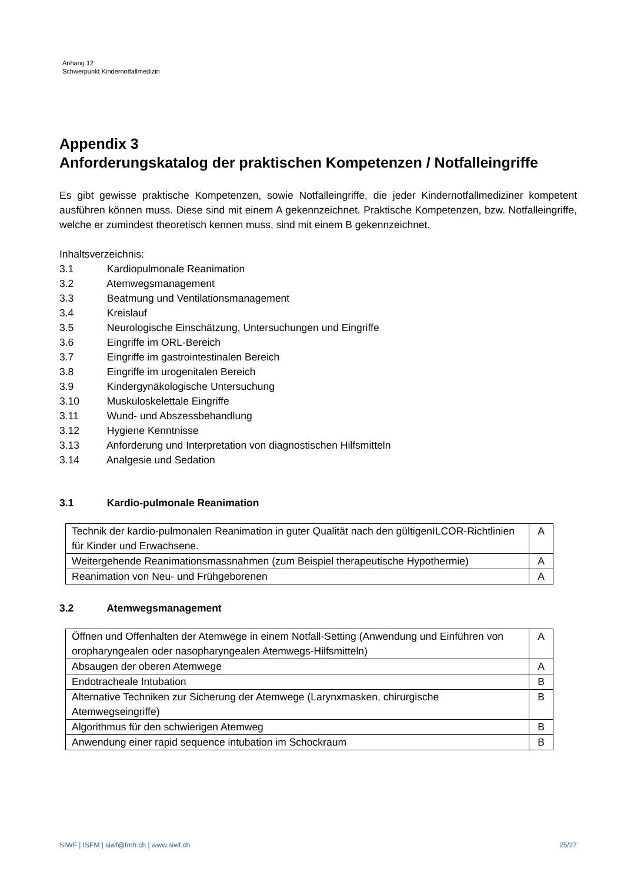Anhang 12
Schwerpunkt Kindernotfallmedizin
Appendix 3
Anforderungskatalog der praktischen Kompetenzen / Notfalleingriffe
Es gibt gewisse praktische Kompetenzen, sowie Notfalleingriffe, die jeder Kindernotfallmediziner kompetent ausführen können muss. Diese sind mit einem A gekennzeichnet. Praktische Kompetenzen, bzw. Notfalleingriffe, welche er zumindest theoretisch kennen muss, sind mit einem B gekennzeichnet.
Inhaltsverzeichnis:
3.1 Kardiopulmonale Reanimation
3.2 Atemwegsmanagement
3.3 Beatmung und Ventilationsmanagement
3.4 Kreislauf
3.5 Neurologische Einschätzung, Untersuchungen und Eingriffe
3.6 Eingriffe im ORL-Bereich
3.7 Eingriffe im gastrointestinalen Bereich
3.8 Eingriffe im urogenitalen Bereich
3.9 Kindergynäkologische Untersuchung
3.10 Muskuloskelettale Eingriffe
3.11 Wund- und Abszessbehandlung
3.12 Hygiene Kenntnisse
3.13 Anforderung und Interpretation von diagnostischen Hilfsmitteln
3.14 Analgesie und Sedation
3.1 Kardio-pulmonale Reanimation
| Technik der kardio-pulmonalen Reanimation in guter Qualität nach den gültigenILCOR-Richtlinien für Kinder und Erwachsene. | A |
| Weitergehende Reanimationsmassnahmen (zum Beispiel therapeutische Hypothermie) | A |
| Reanimation von Neu- und Frühgeborenen | A |
3.2 Atemwegsmanagement
| Öffnen und Offenhalten der Atemwege in einem Notfall-Setting (Anwendung und Einführen von oropharyngealen oder nasopharyngealen Atemwegs-Hilfsmitteln) | A |
| Absaugen der oberen Atemwege | A |
| Endotracheale Intubation | B |
| Alternative Techniken zur Sicherung der Atemwege (Larynxmasken, chirurgische Atemwegseingriffe) | B |
| Algorithmus für den schwierigen Atemweg | B |
| Anwendung einer rapid sequence intubation im Schockraum | B |
SIWF | ISFM | siwf@fmh.ch | www.siwf.ch 25/27